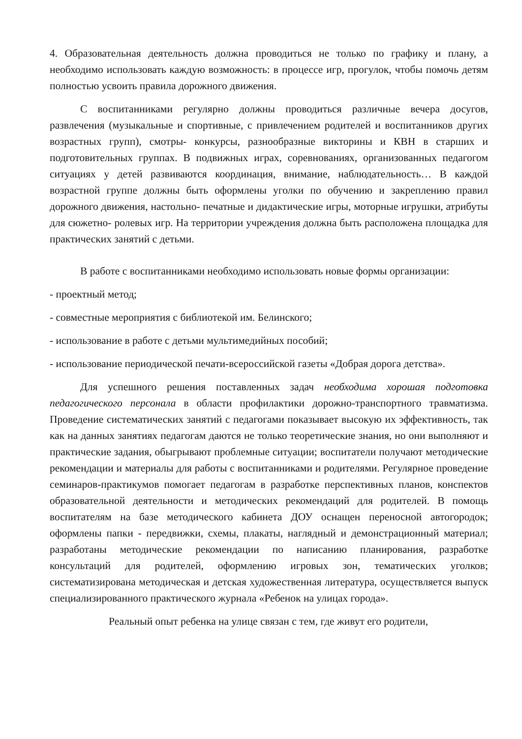4. Образовательная деятельность должна проводиться не только по графику и плану, а необходимо использовать каждую возможность: в процессе игр, прогулок, чтобы помочь детям полностью усвоить правила дорожного движения.
С воспитанниками регулярно должны проводиться различные вечера досугов, развлечения (музыкальные и спортивные, с привлечением родителей и воспитанников других возрастных групп), смотры- конкурсы, разнообразные викторины и КВН в старших и подготовительных группах. В подвижных играх, соревнованиях, организованных педагогом ситуациях у детей развиваются координация, внимание, наблюдательность… В каждой возрастной группе должны быть оформлены уголки по обучению и закреплению правил дорожного движения, настольно- печатные и дидактические игры, моторные игрушки, атрибуты для сюжетно- ролевых игр. На территории учреждения должна быть расположена площадка для практических занятий с детьми.
В работе с воспитанниками необходимо использовать новые формы организации:
- проектный метод;
- совместные мероприятия с библиотекой им. Белинского;
- использование в работе с детьми мультимедийных пособий;
- использование периодической печати-всероссийской газеты «Добрая дорога детства».
Для успешного решения поставленных задач необходима хорошая подготовка педагогического персонала в области профилактики дорожно-транспортного травматизма. Проведение систематических занятий с педагогами показывает высокую их эффективность, так как на данных занятиях педагогам даются не только теоретические знания, но они выполняют и практические задания, обыгрывают проблемные ситуации; воспитатели получают методические рекомендации и материалы для работы с воспитанниками и родителями. Регулярное проведение семинаров-практикумов помогает педагогам в разработке перспективных планов, конспектов образовательной деятельности и методических рекомендаций для родителей. В помощь воспитателям на базе методического кабинета ДОУ оснащен переносной автогородок; оформлены папки - передвижки, схемы, плакаты, наглядный и демонстрационный материал; разработаны методические рекомендации по написанию планирования, разработке консультаций для родителей, оформлению игровых зон, тематических уголков; систематизирована методическая и детская художественная литература, осуществляется выпуск специализированного практического журнала «Ребенок на улицах города».
Реальный опыт ребенка на улице связан с тем, где живут его родители,